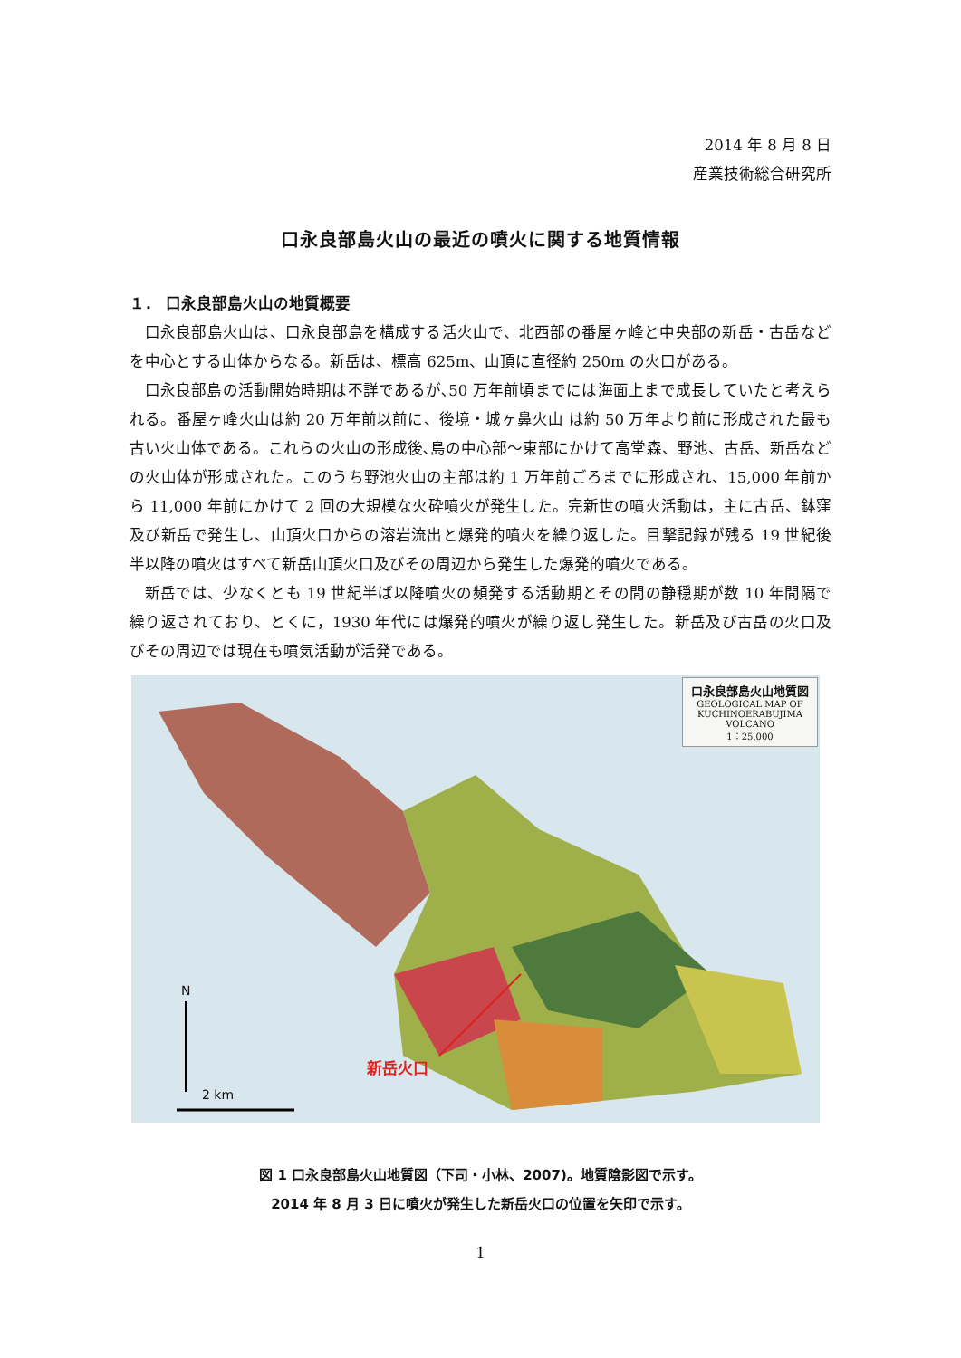2014 年 8 月 8 日
産業技術総合研究所
口永良部島火山の最近の噴火に関する地質情報
１． 口永良部島火山の地質概要
口永良部島火山は、口永良部島を構成する活火山で、北西部の番屋ヶ峰と中央部の新岳・古岳などを中心とする山体からなる。新岳は、標高 625m、山頂に直径約 250m の火口がある。
口永良部島の活動開始時期は不詳であるが､50 万年前頃までには海面上まで成長していたと考えられる。番屋ヶ峰火山は約 20 万年前以前に、後境・城ヶ鼻火山 は約 50 万年より前に形成された最も古い火山体である。これらの火山の形成後､島の中心部～東部にかけて高堂森、野池、古岳、新岳などの火山体が形成された。このうち野池火山の主部は約 1 万年前ごろまでに形成され、15,000 年前から 11,000 年前にかけて 2 回の大規模な火砕噴火が発生した。完新世の噴火活動は，主に古岳、鉢窪及び新岳で発生し、山頂火口からの溶岩流出と爆発的噴火を繰り返した。目撃記録が残る 19 世紀後半以降の噴火はすべて新岳山頂火口及びその周辺から発生した爆発的噴火である。
新岳では、少なくとも 19 世紀半ば以降噴火の頻発する活動期とその間の静穏期が数 10 年間隔で繰り返されており、とくに，1930 年代には爆発的噴火が繰り返し発生した。新岳及び古岳の火口及びその周辺では現在も噴気活動が活発である。
口永良部島火山地質図
GEOLOGICAL MAP OF KUCHINOERABUJIMA VOLCANO
1：25,000
N
新岳火口
2 km
図 1 口永良部島火山地質図（下司・小林、2007)。地質陰影図で示す。
2014 年 8 月 3 日に噴火が発生した新岳火口の位置を矢印で示す。
1